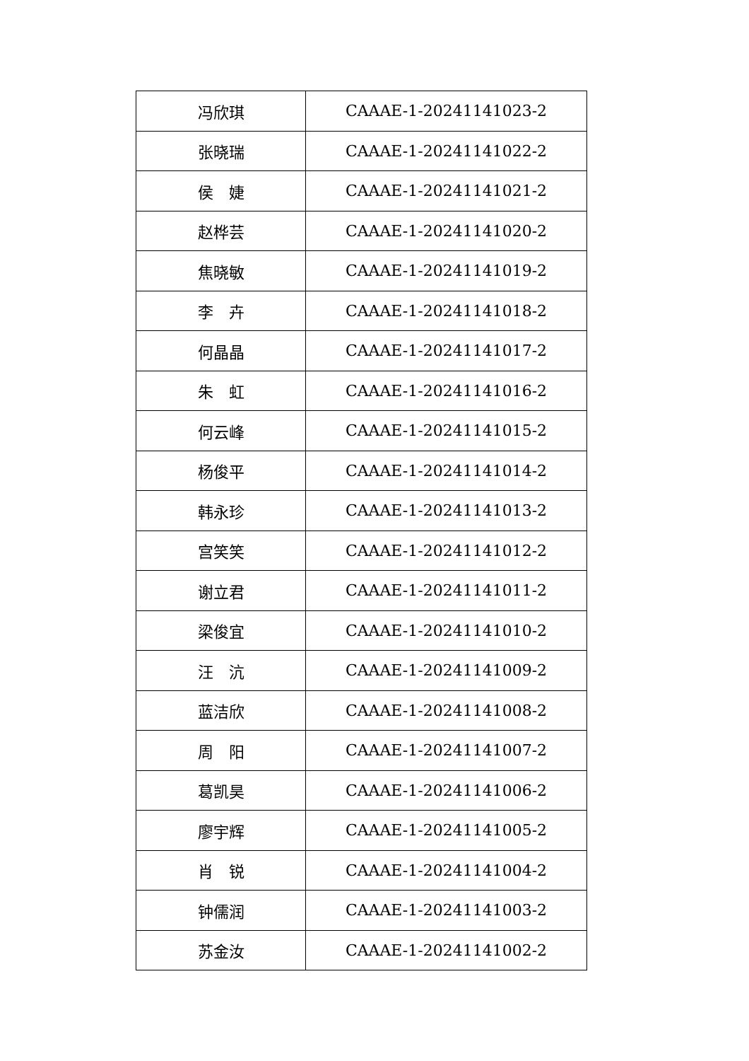| 冯欣琪 | CAAAE-1-20241141023-2 |
| 张晓瑞 | CAAAE-1-20241141022-2 |
| 侯 婕 | CAAAE-1-20241141021-2 |
| 赵桦芸 | CAAAE-1-20241141020-2 |
| 焦晓敏 | CAAAE-1-20241141019-2 |
| 李 卉 | CAAAE-1-20241141018-2 |
| 何晶晶 | CAAAE-1-20241141017-2 |
| 朱 虹 | CAAAE-1-20241141016-2 |
| 何云峰 | CAAAE-1-20241141015-2 |
| 杨俊平 | CAAAE-1-20241141014-2 |
| 韩永珍 | CAAAE-1-20241141013-2 |
| 宫笑笑 | CAAAE-1-20241141012-2 |
| 谢立君 | CAAAE-1-20241141011-2 |
| 梁俊宜 | CAAAE-1-20241141010-2 |
| 汪 沆 | CAAAE-1-20241141009-2 |
| 蓝洁欣 | CAAAE-1-20241141008-2 |
| 周 阳 | CAAAE-1-20241141007-2 |
| 葛凯昊 | CAAAE-1-20241141006-2 |
| 廖宇辉 | CAAAE-1-20241141005-2 |
| 肖 锐 | CAAAE-1-20241141004-2 |
| 钟儒润 | CAAAE-1-20241141003-2 |
| 苏金汝 | CAAAE-1-20241141002-2 |